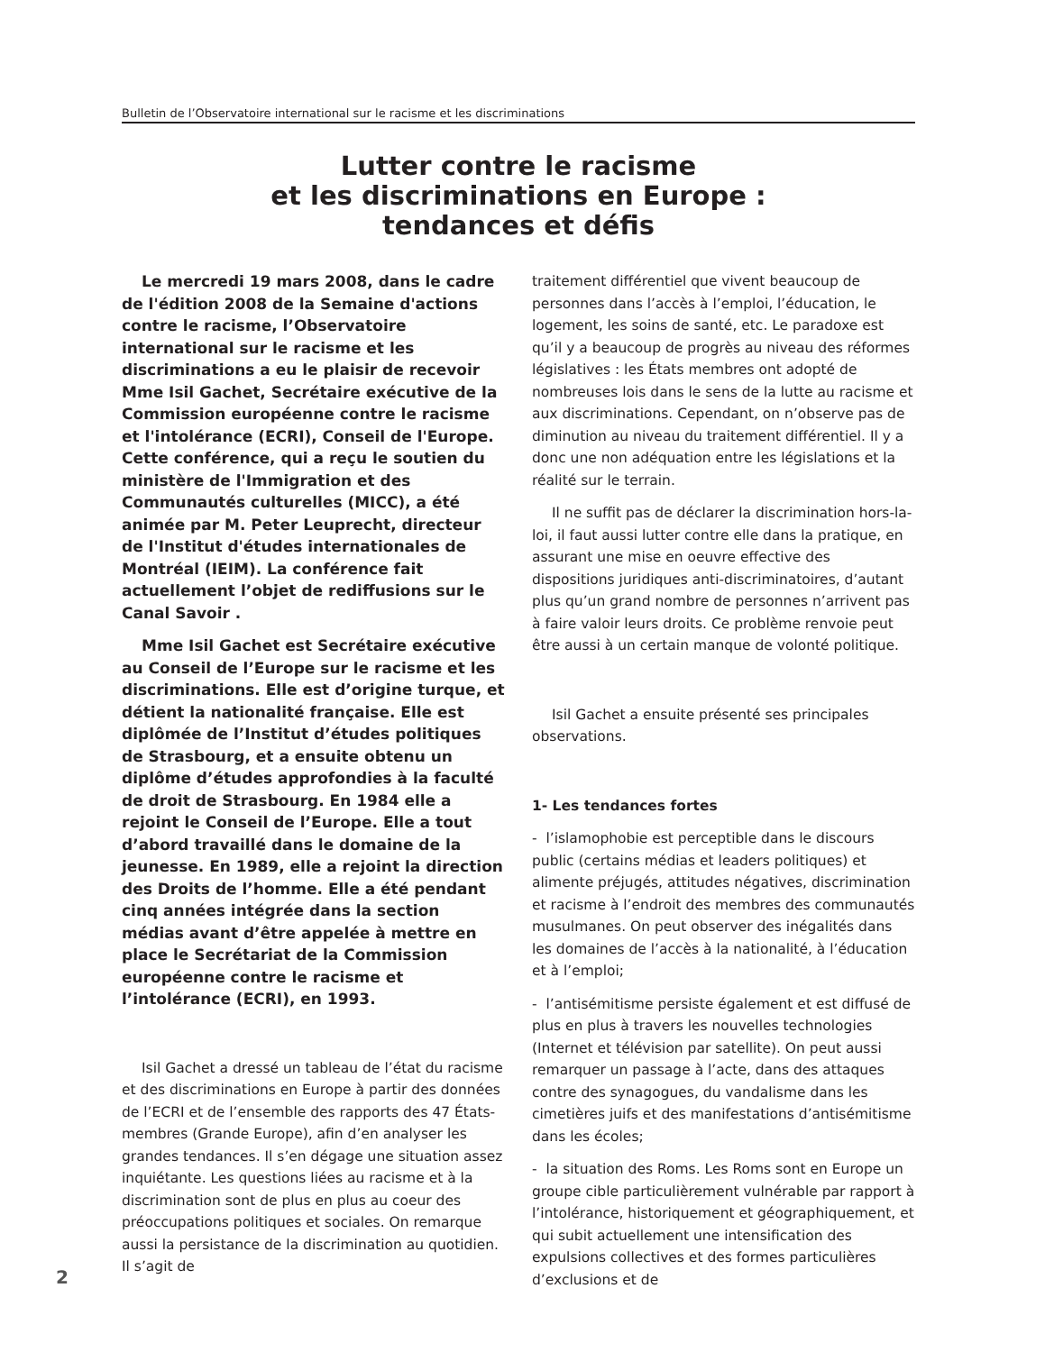Bulletin de l’Observatoire international sur le racisme et les discriminations
Lutter contre le racisme
et les discriminations en Europe :
tendances et défis
Le mercredi 19 mars 2008, dans le cadre de l'édition 2008 de la Semaine d'actions contre le racisme, l’Observatoire international sur le racisme et les discriminations a eu le plaisir de recevoir Mme Isil Gachet, Secrétaire exécutive de la Commission européenne contre le racisme et l'intolérance (ECRI), Conseil de l'Europe. Cette conférence, qui a reçu le soutien du ministère de l'Immigration et des Communautés culturelles (MICC), a été animée par M. Peter Leuprecht, directeur de l'Institut d'études internationales de Montréal (IEIM). La conférence fait actuellement l’objet de rediffusions sur le Canal Savoir .
Mme Isil Gachet est Secrétaire exécutive au Conseil de l’Europe sur le racisme et les discriminations. Elle est d’origine turque, et détient la nationalité française. Elle est diplômée de l’Institut d’études politiques de Strasbourg, et a ensuite obtenu un diplôme d’études approfondies à la faculté de droit de Strasbourg. En 1984 elle a rejoint le Conseil de l’Europe. Elle a tout d’abord travaillé dans le domaine de la jeunesse. En 1989, elle a rejoint la direction des Droits de l’homme. Elle a été pendant cinq années intégrée dans la section médias avant d’être appelée à mettre en place le Secrétariat de la Commission européenne contre le racisme et l’intolérance (ECRI), en 1993.
Isil Gachet a dressé un tableau de l’état du racisme et des discriminations en Europe à partir des données de l’ECRI et de l’ensemble des rapports des 47 États-membres (Grande Europe), afin d’en analyser les grandes tendances. Il s’en dégage une situation assez inquiétante. Les questions liées au racisme et à la discrimination sont de plus en plus au coeur des préoccupations politiques et sociales. On remarque aussi la persistance de la discrimination au quotidien. Il s’agit de
traitement différentiel que vivent beaucoup de personnes dans l’accès à l’emploi, l’éducation, le logement, les soins de santé, etc. Le paradoxe est qu’il y a beaucoup de progrès au niveau des réformes législatives : les États membres ont adopté de nombreuses lois dans le sens de la lutte au racisme et aux discriminations. Cependant, on n’observe pas de diminution au niveau du traitement différentiel. Il y a donc une non adéquation entre les législations et la réalité sur le terrain.
Il ne suffit pas de déclarer la discrimination hors-la-loi, il faut aussi lutter contre elle dans la pratique, en assurant une mise en oeuvre effective des dispositions juridiques anti-discriminatoires, d’autant plus qu’un grand nombre de personnes n’arrivent pas à faire valoir leurs droits. Ce problème renvoie peut être aussi à un certain manque de volonté politique.
Isil Gachet a ensuite présenté ses principales observations.
1- Les tendances fortes
- l’islamophobie est perceptible dans le discours public (certains médias et leaders politiques) et alimente préjugés, attitudes négatives, discrimination et racisme à l’endroit des membres des communautés musulmanes. On peut observer des inégalités dans les domaines de l’accès à la nationalité, à l’éducation et à l’emploi;
- l’antisémitisme persiste également et est diffusé de plus en plus à travers les nouvelles technologies (Internet et télévision par satellite). On peut aussi remarquer un passage à l’acte, dans des attaques contre des synagogues, du vandalisme dans les cimetières juifs et des manifestations d’antisémitisme dans les écoles;
- la situation des Roms. Les Roms sont en Europe un groupe cible particulièrement vulnérable par rapport à l’intolérance, historiquement et géographiquement, et qui subit actuellement une intensification des expulsions collectives et des formes particulières d’exclusions et de
2